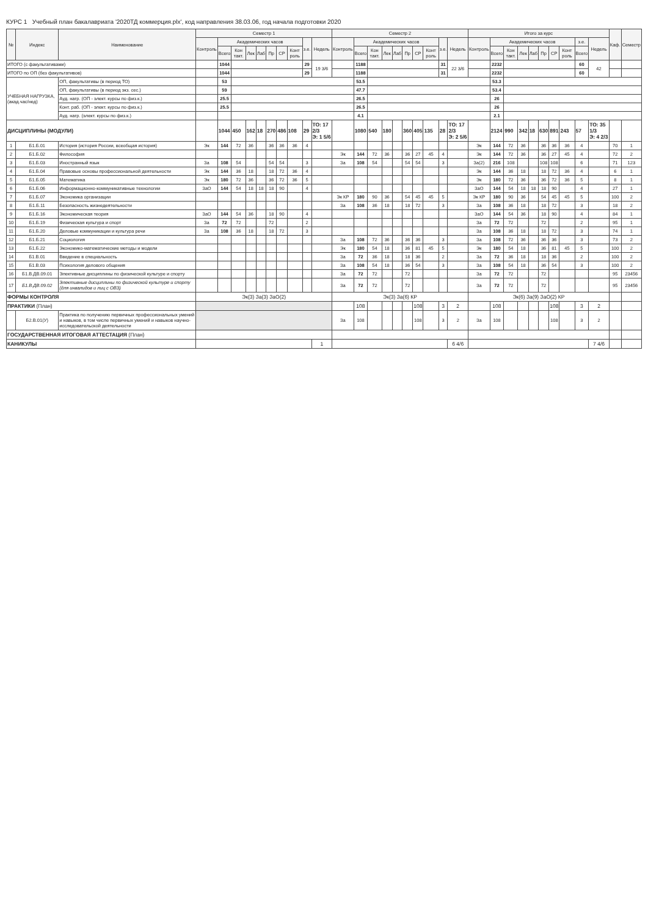КУРС 1 Учебный план бакалавриата '2020ТД коммерция.plx', код направления 38.03.06, год начала подготовки 2020
| № | Индекс | Наименование | Семестр 1 | | | | | | | | | | Семестр 2 | | | | | | | | | | Итого за курс | | | | | | | | | | Каф. | Семестр |
| --- | --- | --- | --- | --- | --- | --- | --- | --- | --- | --- | --- | --- | --- | --- | --- | --- | --- | --- | --- | --- | --- | --- | --- | --- | --- | --- | --- | --- | --- | --- | --- | --- | --- | --- |
| | | | Контроль | Академических часов | | | | | | | з.е. | Недель | Контроль | Академических часов | | | | | | | з.е. | Недель | Контроль | Академических часов | | | | | | | з.е. | Недель | | |
| | | | | Всего | Кон такт. | Лек | Лаб | Пр | СР | Конт роль | | | | Всего | Кон такт. | Лек | Лаб | Пр | СР | Конт роль | | | | Всего | Кон такт. | Лек | Лаб | Пр | СР | Конт роль | Всего | | | |
| ИТОГО (с факультативами) | | | | 1044 | | | | | | | 29 | 19 3/6 | | 1188 | | | | | | | 31 | 22 3/6 | | 2232 | | | | | | | 60 | 42 | | |
| ИТОГО по ОП (без факультативов) | | | | 1044 | | | | | | | 29 | | | 1188 | | | | | | | 31 | | | 2232 | | | | | | | 60 | | | |
| УЧЕБНАЯ НАГРУЗКА, (акад.час/нед) | | ОП, факультативы (в период ТО) | | 53 | | | | | | | | | | 53.5 | | | | | | | | | | 53.3 | | | | | | | | | | |
| | | ОП, факультативы (в период экз. сес.) | | 59 | | | | | | | | | | 47.7 | | | | | | | | | | 53.4 | | | | | | | | | | |
| | | Ауд. нагр. (ОП - элект. курсы по физ.к.) | | 25.5 | | | | | | | | | | 26.5 | | | | | | | | | | 26 | | | | | | | | | | |
| | | Конт. раб. (ОП - элект. курсы по физ.к.) | | 25.5 | | | | | | | | | | 26.5 | | | | | | | | | | 26 | | | | | | | | | | |
| | | Ауд. нагр. (элект. курсы по физ.к.) | | | | | | | | | | | | 4.1 | | | | | | | | | | 2.1 | | | | | | | | | | |
| ДИСЦИПЛИНЫ (МОДУЛИ) | | | | 1044 | 450 | 162 | 18 | 270 | 486 | 108 | 29 | ТО: 17 2/3 Э: 1 5/6 | | 1080 | 540 | 180 | | 360 | 405 | 135 | 28 | ТО: 17 2/3 Э: 2 5/6 | | 2124 | 990 | 342 | 18 | 630 | 891 | 243 | 57 | ТО: 35 1/3 Э: 4 2/3 | | |
| 1 | Б1.Б.01 | История (история России, всеобщая история) | Эк | 144 | 72 | 36 | | 36 | 36 | 36 | 4 | | | | | | | | | | | | Эк | 144 | 72 | 36 | | 36 | 36 | 36 | 4 | | 70 | 1 |
| 2 | Б1.Б.02 | Философия | | | | | | | | | | | Эк | 144 | 72 | 36 | | 36 | 27 | 45 | 4 | | Эк | 144 | 72 | 36 | | 36 | 27 | 45 | 4 | | 72 | 2 |
| 3 | Б1.Б.03 | Иностранный язык | За | 108 | 54 | | | 54 | 54 | | 3 | | За | 108 | 54 | | | 54 | 54 | | 3 | | За(2) | 216 | 108 | | | 108 | 108 | | 6 | | 71 | 123 |
| 4 | Б1.Б.04 | Правовые основы профессиональной деятельности | Эк | 144 | 36 | 18 | | 18 | 72 | 36 | 4 | | | | | | | | | | | | Эк | 144 | 36 | 18 | | 18 | 72 | 36 | 4 | | 6 | 1 |
| 5 | Б1.Б.05 | Математика | Эк | 180 | 72 | 36 | | 36 | 72 | 36 | 5 | | | | | | | | | | | | Эк | 180 | 72 | 36 | | 36 | 72 | 36 | 5 | | 8 | 1 |
| 6 | Б1.Б.06 | Информационно-коммуникативные технологии | ЗаО | 144 | 54 | 18 | 18 | 18 | 90 | | 4 | | | | | | | | | | | | ЗаО | 144 | 54 | 18 | 18 | 18 | 90 | | 4 | | 27 | 1 |
| 7 | Б1.Б.07 | Экономика организации | | | | | | | | | | | Эк КР | 180 | 90 | 36 | | 54 | 45 | 45 | 5 | | Эк КР | 180 | 90 | 36 | | 54 | 45 | 45 | 5 | | 100 | 2 |
| 8 | Б1.Б.11 | Безопасность жизнедеятельности | | | | | | | | | | | За | 108 | 36 | 18 | | 18 | 72 | | 3 | | За | 108 | 36 | 18 | | 18 | 72 | | 3 | | 18 | 2 |
| 9 | Б1.Б.16 | Экономическая теория | ЗаО | 144 | 54 | 36 | | 18 | 90 | | 4 | | | | | | | | | | | | ЗаО | 144 | 54 | 36 | | 18 | 90 | | 4 | | 84 | 1 |
| 10 | Б1.Б.19 | Физическая культура и спорт | За | 72 | 72 | | | 72 | | | 2 | | | | | | | | | | | | За | 72 | 72 | | | 72 | | | 2 | | 95 | 1 |
| 11 | Б1.Б.20 | Деловые коммуникации и культура речи | За | 108 | 36 | 18 | | 18 | 72 | | 3 | | | | | | | | | | | | За | 108 | 36 | 18 | | 18 | 72 | | 3 | | 74 | 1 |
| 12 | Б1.Б.21 | Социология | | | | | | | | | | | За | 108 | 72 | 36 | | 36 | 36 | | 3 | | За | 108 | 72 | 36 | | 36 | 36 | | 3 | | 73 | 2 |
| 13 | Б1.Б.22 | Экономико-математические методы и модели | | | | | | | | | | | Эк | 180 | 54 | 18 | | 36 | 81 | 45 | 5 | | Эк | 180 | 54 | 18 | | 36 | 81 | 45 | 5 | | 100 | 2 |
| 14 | Б1.В.01 | Введение в специальность | | | | | | | | | | | За | 72 | 36 | 18 | | 18 | 36 | | 2 | | За | 72 | 36 | 18 | | 18 | 36 | | 2 | | 100 | 2 |
| 15 | Б1.В.03 | Психология делового общения | | | | | | | | | | | За | 108 | 54 | 18 | | 36 | 54 | | 3 | | За | 108 | 54 | 18 | | 36 | 54 | | 3 | | 100 | 2 |
| 16 | Б1.В.ДВ.09.01 | Элективные дисциплины по физической культуре и спорту | | | | | | | | | | | За | 72 | 72 | | | 72 | | | | | За | 72 | 72 | | | 72 | | | | | 95 | 23456 |
| 17 | Б1.В.ДВ.09.02 | Элективные дисциплины по физической культуре и спорту (для инвалидов и лиц с ОВЗ) | | | | | | | | | | | За | 72 | 72 | | | 72 | | | | | За | 72 | 72 | | | 72 | | | | | 95 | 23456 |
| ФОРМЫ КОНТРОЛЯ | | | Эк(3) За(3) ЗаО(2) | | | | | | | | | | Эк(3) За(6) КР | | | | | | | | | | Эк(6) За(9) ЗаО(2) КР | | | | | | | | | | | |
| ПРАКТИКИ (План) | | | | | | | | | | | | | | 108 | | | | | 108 | | 3 | 2 | | 108 | | | | | 108 | | 3 | 2 | | |
| | Б2.В.01(У) | Практика по получению первичных профессиональных умений и навыков, в том числе первичных умений и навыков научно-исследовательской деятельности | | | | | | | | | | | За | 108 | | | | | 108 | | 3 | 2 | За | 108 | | | | | 108 | | 3 | 2 | | |
| ГОСУДАРСТВЕННАЯ ИТОГОВАЯ АТТЕСТАЦИЯ (План) | | | | | | | | | | | | | | | | | | | | | | | | | | | | | | | | | | |
| КАНИКУЛЫ | | | | | | | | | | | | 1 | | | | | | | | | | 6 4/6 | | | | | | | | | | 7 4/6 | | |